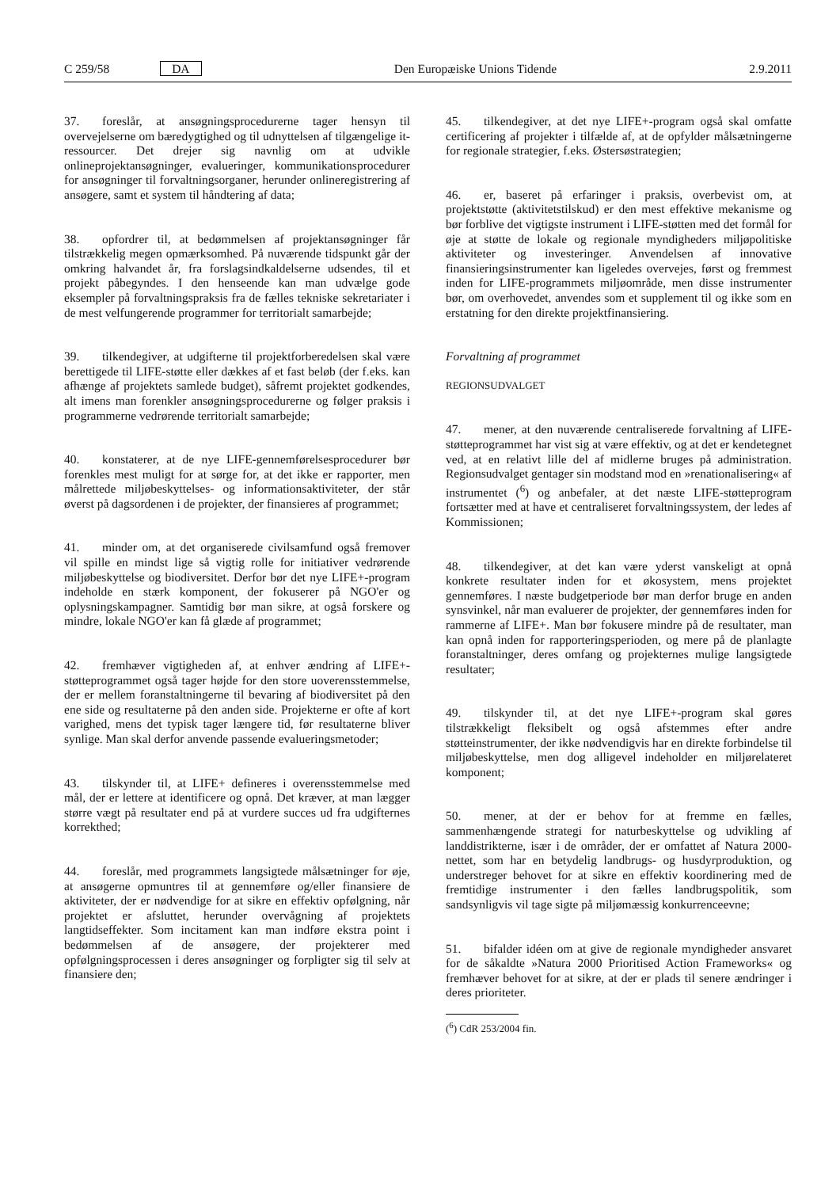C 259/58 DA Den Europæiske Unions Tidende 2.9.2011
37. foreslår, at ansøgningsprocedurerne tager hensyn til overvejelserne om bæredygtighed og til udnyttelsen af tilgængelige it-ressourcer. Det drejer sig navnlig om at udvikle onlineprojektansøgninger, evalueringer, kommunikationsprocedurer for ansøgninger til forvaltningsorganer, herunder onlineregistrering af ansøgere, samt et system til håndtering af data;
38. opfordrer til, at bedømmelsen af projektansøgninger får tilstrækkelig megen opmærksomhed. På nuværende tidspunkt går der omkring halvandet år, fra forslagsindkaldelserne udsendes, til et projekt påbegyndes. I den henseende kan man udvælge gode eksempler på forvaltningspraksis fra de fælles tekniske sekretariater i de mest velfungerende programmer for territorialt samarbejde;
39. tilkendegiver, at udgifterne til projektforberedelsen skal være berettigede til LIFE-støtte eller dækkes af et fast beløb (der f.eks. kan afhænge af projektets samlede budget), såfremt projektet godkendes, alt imens man forenkler ansøgningsprocedurerne og følger praksis i programmerne vedrørende territorialt samarbejde;
40. konstaterer, at de nye LIFE-gennemførelsesprocedurer bør forenkles mest muligt for at sørge for, at det ikke er rapporter, men målrettede miljøbeskyttelses- og informationsaktiviteter, der står øverst på dagsordenen i de projekter, der finansieres af programmet;
41. minder om, at det organiserede civilsamfund også fremover vil spille en mindst lige så vigtig rolle for initiativer vedrørende miljøbeskyttelse og biodiversitet. Derfor bør det nye LIFE+-program indeholde en stærk komponent, der fokuserer på NGO'er og oplysningskampagner. Samtidig bør man sikre, at også forskere og mindre, lokale NGO'er kan få glæde af programmet;
42. fremhæver vigtigheden af, at enhver ændring af LIFE+-støtteprogrammet også tager højde for den store uoverensstemmelse, der er mellem foranstaltningerne til bevaring af biodiversitet på den ene side og resultaterne på den anden side. Projekterne er ofte af kort varighed, mens det typisk tager længere tid, før resultaterne bliver synlige. Man skal derfor anvende passende evalueringsmetoder;
43. tilskynder til, at LIFE+ defineres i overensstemmelse med mål, der er lettere at identificere og opnå. Det kræver, at man lægger større vægt på resultater end på at vurdere succes ud fra udgifternes korrekthed;
44. foreslår, med programmets langsigtede målsætninger for øje, at ansøgerne opmuntres til at gennemføre og/eller finansiere de aktiviteter, der er nødvendige for at sikre en effektiv opfølgning, når projektet er afsluttet, herunder overvågning af projektets langtidseffekter. Som incitament kan man indføre ekstra point i bedømmelsen af de ansøgere, der projekterer med opfølgningsprocessen i deres ansøgninger og forpligter sig til selv at finansiere den;
45. tilkendegiver, at det nye LIFE+-program også skal omfatte certificering af projekter i tilfælde af, at de opfylder målsætningerne for regionale strategier, f.eks. Østersøstrategien;
46. er, baseret på erfaringer i praksis, overbevist om, at projektstøtte (aktivitetstilskud) er den mest effektive mekanisme og bør forblive det vigtigste instrument i LIFE-støtten med det formål for øje at støtte de lokale og regionale myndigheders miljøpolitiske aktiviteter og investeringer. Anvendelsen af innovative finansieringsinstrumenter kan ligeledes overvejes, først og fremmest inden for LIFE-programmets miljøområde, men disse instrumenter bør, om overhovedet, anvendes som et supplement til og ikke som en erstatning for den direkte projektfinansiering.
Forvaltning af programmet
REGIONSUDVALGET
47. mener, at den nuværende centraliserede forvaltning af LIFE-støtteprogrammet har vist sig at være effektiv, og at det er kendetegnet ved, at en relativt lille del af midlerne bruges på administration. Regionsudvalget gentager sin modstand mod en »renationalisering« af instrumentet (<sup>6</sup>) og anbefaler, at det næste LIFE-støtteprogram fortsætter med at have et centraliseret forvaltningssystem, der ledes af Kommissionen;
48. tilkendegiver, at det kan være yderst vanskeligt at opnå konkrete resultater inden for et økosystem, mens projektet gennemføres. I næste budgetperiode bør man derfor bruge en anden synsvinkel, når man evaluerer de projekter, der gennemføres inden for rammerne af LIFE+. Man bør fokusere mindre på de resultater, man kan opnå inden for rapporteringsperioden, og mere på de planlagte foranstaltninger, deres omfang og projekternes mulige langsigtede resultater;
49. tilskynder til, at det nye LIFE+-program skal gøres tilstrækkeligt fleksibelt og også afstemmes efter andre støtteinstrumenter, der ikke nødvendigvis har en direkte forbindelse til miljøbeskyttelse, men dog alligevel indeholder en miljørelateret komponent;
50. mener, at der er behov for at fremme en fælles, sammenhængende strategi for naturbeskyttelse og udvikling af landdistrikterne, især i de områder, der er omfattet af Natura 2000-nettet, som har en betydelig landbrugs- og husdyrproduktion, og understreger behovet for at sikre en effektiv koordinering med de fremtidige instrumenter i den fælles landbrugspolitik, som sandsynligvis vil tage sigte på miljømæssig konkurrenceevne;
51. bifalder idéen om at give de regionale myndigheder ansvaret for de såkaldte »Natura 2000 Prioritised Action Frameworks« og fremhæver behovet for at sikre, at der er plads til senere ændringer i deres prioriteter.
(<sup>6</sup>) CdR 253/2004 fin.